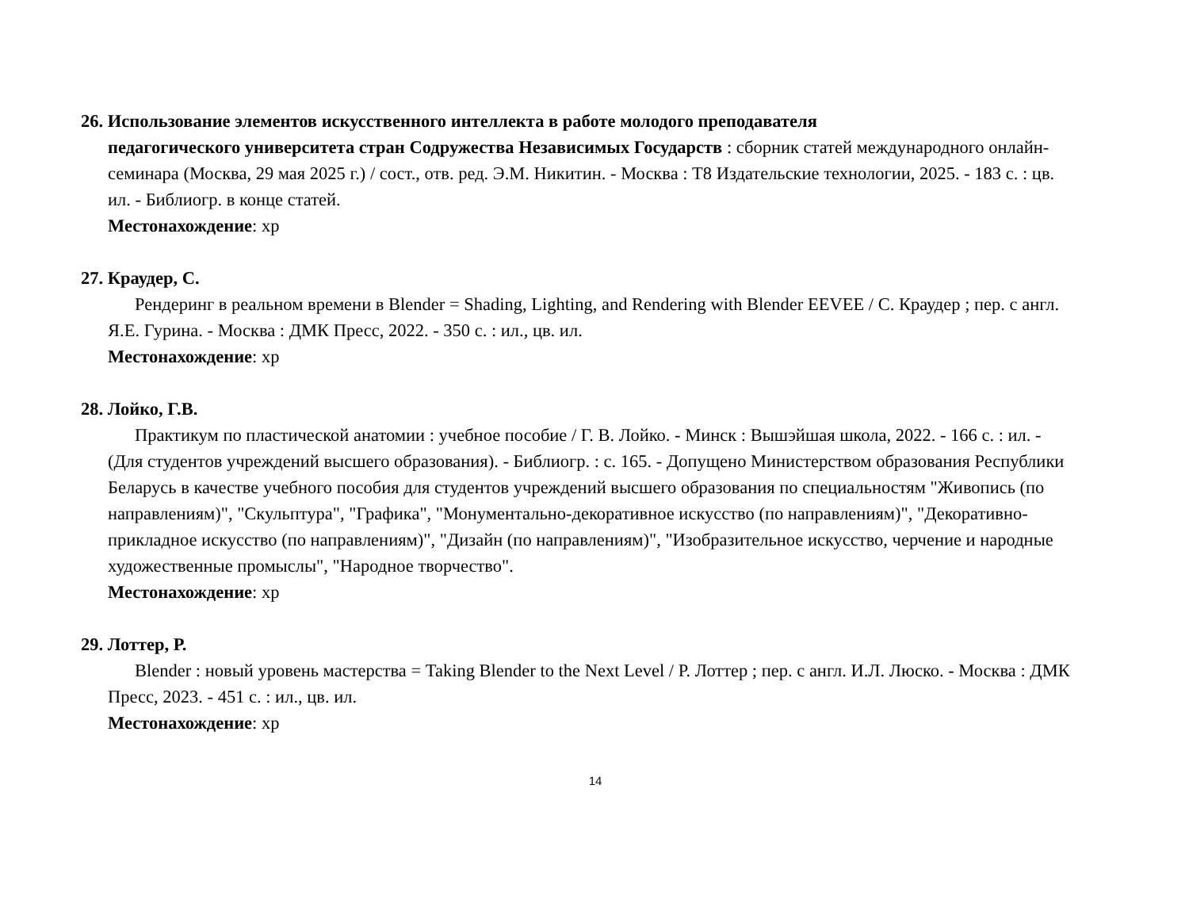26. Использование элементов искусственного интеллекта в работе молодого преподавателя
педагогического университета стран Содружества Независимых Государств : сборник статей международного онлайн-семинара (Москва, 29 мая 2025 г.) / сост., отв. ред. Э.М. Никитин. - Москва : Т8 Издательские технологии, 2025. - 183 с. : цв. ил. - Библиогр. в конце статей.
Местонахождение: хр
27. Краудер, С.
Рендеринг в реальном времени в Blender = Shading, Lighting, and Rendering with Blender EEVEE / С. Краудер ; пер. с англ. Я.Е. Гурина. - Москва : ДМК Пресс, 2022. - 350 с. : ил., цв. ил.
Местонахождение: хр
28. Лойко, Г.В.
Практикум по пластической анатомии : учебное пособие / Г. В. Лойко. - Минск : Вышэйшая школа, 2022. - 166 с. : ил. - (Для студентов учреждений высшего образования). - Библиогр. : с. 165. - Допущено Министерством образования Республики Беларусь в качестве учебного пособия для студентов учреждений высшего образования по специальностям "Живопись (по направлениям)", "Скульптура", "Графика", "Монументально-декоративное искусство (по направлениям)", "Декоративно-прикладное искусство (по направлениям)", "Дизайн (по направлениям)", "Изобразительное искусство, черчение и народные художественные промыслы", "Народное творчество".
Местонахождение: хр
29. Лоттер, Р.
Blender : новый уровень мастерства = Taking Blender to the Next Level / Р. Лоттер ; пер. с англ. И.Л. Люско. - Москва : ДМК Пресс, 2023. - 451 с. : ил., цв. ил.
Местонахождение: хр
14